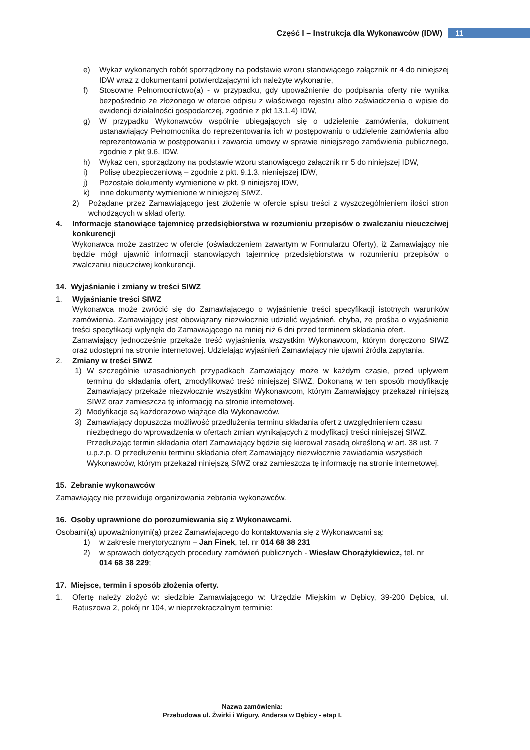Część I – Instrukcja dla Wykonawców (IDW) 11
e) Wykaz wykonanych robót sporządzony na podstawie wzoru stanowiącego załącznik nr 4 do niniejszej IDW wraz z dokumentami potwierdzającymi ich należyte wykonanie,
f) Stosowne Pełnomocnictwo(a) - w przypadku, gdy upoważnienie do podpisania oferty nie wynika bezpośrednio ze złożonego w ofercie odpisu z właściwego rejestru albo zaświadczenia o wpisie do ewidencji działalności gospodarczej, zgodnie z pkt 13.1.4) IDW,
g) W przypadku Wykonawców wspólnie ubiegających się o udzielenie zamówienia, dokument ustanawiający Pełnomocnika do reprezentowania ich w postępowaniu o udzielenie zamówienia albo reprezentowania w postępowaniu i zawarcia umowy w sprawie niniejszego zamówienia publicznego, zgodnie z pkt 9.6. IDW.
h) Wykaz cen, sporządzony na podstawie wzoru stanowiącego załącznik nr 5 do niniejszej IDW,
i) Polisę ubezpieczeniową – zgodnie z pkt. 9.1.3. nieniejszej IDW,
j) Pozostałe dokumenty wymienione w pkt. 9 niniejszej IDW,
k) inne dokumenty wymienione w niniejszej SIWZ.
2) Pożądane przez Zamawiającego jest złożenie w ofercie spisu treści z wyszczególnieniem ilości stron wchodzących w skład oferty.
4. Informacje stanowiące tajemnicę przedsiębiorstwa w rozumieniu przepisów o zwalczaniu nieuczciwej konkurencji
Wykonawca może zastrzec w ofercie (oświadczeniem zawartym w Formularzu Oferty), iż Zamawiający nie będzie mógł ujawnić informacji stanowiących tajemnicę przedsiębiorstwa w rozumieniu przepisów o zwalczaniu nieuczciwej konkurencji.
14. Wyjaśnianie i zmiany w treści SIWZ
1. Wyjaśnianie treści SIWZ
Wykonawca może zwrócić się do Zamawiającego o wyjaśnienie treści specyfikacji istotnych warunków zamówienia. Zamawiający jest obowiązany niezwłocznie udzielić wyjaśnień, chyba, że prośba o wyjaśnienie treści specyfikacji wpłynęła do Zamawiającego na mniej niż 6 dni przed terminem składania ofert.
Zamawiający jednocześnie przekaże treść wyjaśnienia wszystkim Wykonawcom, którym doręczono SIWZ oraz udostępni na stronie internetowej. Udzielając wyjaśnień Zamawiający nie ujawni źródła zapytania.
2. Zmiany w treści SIWZ
1) W szczególnie uzasadnionych przypadkach Zamawiający może w każdym czasie, przed upływem terminu do składania ofert, zmodyfikować treść niniejszej SIWZ. Dokonaną w ten sposób modyfikację Zamawiający przekaże niezwłocznie wszystkim Wykonawcom, którym Zamawiający przekazał niniejszą SIWZ oraz zamieszcza tę informację na stronie internetowej.
2) Modyfikacje są każdorazowo wiążące dla Wykonawców.
3) Zamawiający dopuszcza możliwość przedłużenia terminu składania ofert z uwzględnieniem czasu niezbędnego do wprowadzenia w ofertach zmian wynikających z modyfikacji treści niniejszej SIWZ. Przedłużając termin składania ofert Zamawiający będzie się kierował zasadą określoną w art. 38 ust. 7 u.p.z.p. O przedłużeniu terminu składania ofert Zamawiający niezwłocznie zawiadamia wszystkich Wykonawców, którym przekazał niniejszą SIWZ oraz zamieszcza tę informację na stronie internetowej.
15. Zebranie wykonawców
Zamawiający nie przewiduje organizowania zebrania wykonawców.
16. Osoby uprawnione do porozumiewania się z Wykonawcami.
Osobami(ą) upoważnionymi(ą) przez Zamawiającego do kontaktowania się z Wykonawcami są:
1) w zakresie merytorycznym – Jan Finek, tel. nr 014 68 38 231
2) w sprawach dotyczących procedury zamówień publicznych - Wiesław Chorążykiewicz, tel. nr 014 68 38 229;
17. Miejsce, termin i sposób złożenia oferty.
1. Ofertę należy złożyć w: siedzibie Zamawiającego w: Urzędzie Miejskim w Dębicy, 39-200 Dębica, ul. Ratuszowa 2, pokój nr 104, w nieprzekraczalnym terminie:
Nazwa zamówienia:
Przebudowa ul. Żwirki i Wigury, Andersa w Dębicy - etap I.